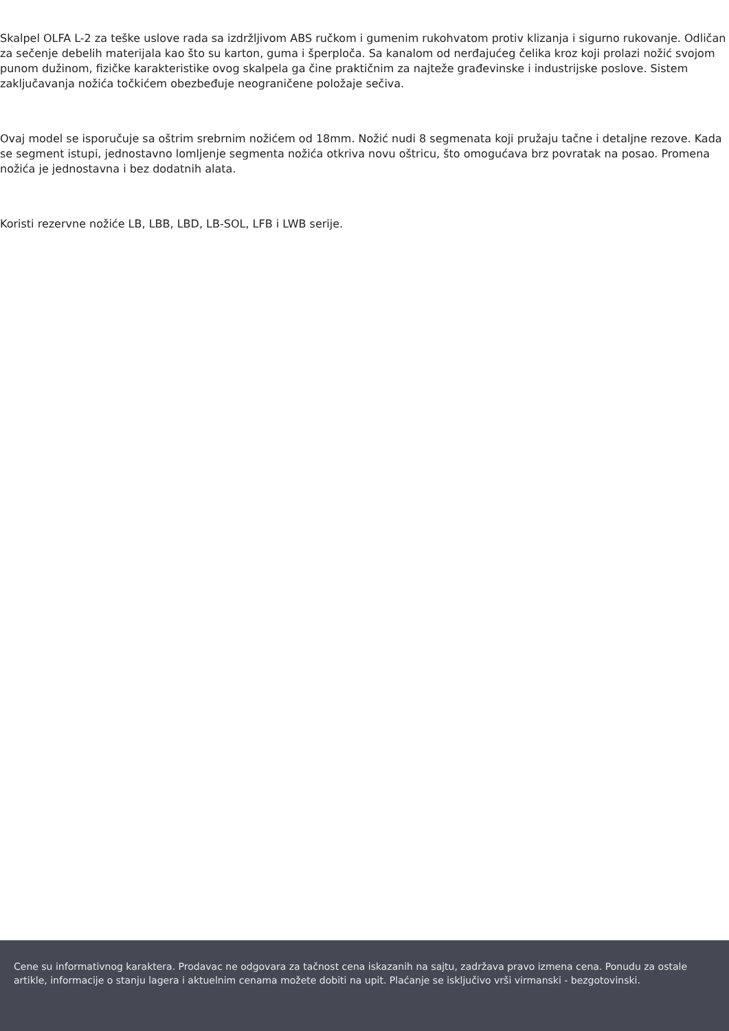Skalpel OLFA L-2 za teške uslove rada sa izdržljivom ABS ručkom i gumenim rukohvatom protiv klizanja i sigurno rukovanje. Odličan za sečenje debelih materijala kao što su karton, guma i šperploča. Sa kanalom od nerđajućeg čelika kroz koji prolazi nožić svojom punom dužinom, fizičke karakteristike ovog skalpela ga čine praktičnim za najteže građevinske i industrijske poslove. Sistem zaključavanja nožića točkićem obezbeđuje neograničene položaje sečiva.
Ovaj model se isporučuje sa oštrim srebrnim nožićem od 18mm. Nožić nudi 8 segmenata koji pružaju tačne i detaljne rezove. Kada se segment istupi, jednostavno lomljenje segmenta nožića otkriva novu oštricu, što omogućava brz povratak na posao. Promena nožića je jednostavna i bez dodatnih alata.
Koristi rezervne nožiće LB, LBB, LBD, LB-SOL, LFB i LWB serije.
Cene su informativnog karaktera. Prodavac ne odgovara za tačnost cena iskazanih na sajtu, zadržava pravo izmena cena. Ponudu za ostale artikle, informacije o stanju lagera i aktuelnim cenama možete dobiti na upit. Plaćanje se isključivo vrši virmanski - bezgotovinski.